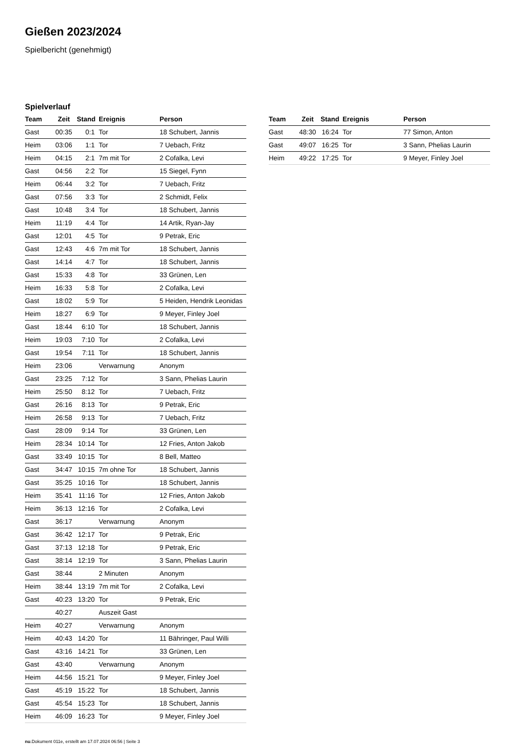Gießen 2023/2024
Spielbericht (genehmigt)
Spielverlauf
| Team | Zeit | Stand | Ereignis | Person |
| --- | --- | --- | --- | --- |
| Gast | 00:35 | 0:1 | Tor | 18 Schubert, Jannis |
| Heim | 03:06 | 1:1 | Tor | 7 Uebach, Fritz |
| Heim | 04:15 | 2:1 | 7m mit Tor | 2 Cofalka, Levi |
| Gast | 04:56 | 2:2 | Tor | 15 Siegel, Fynn |
| Heim | 06:44 | 3:2 | Tor | 7 Uebach, Fritz |
| Gast | 07:56 | 3:3 | Tor | 2 Schmidt, Felix |
| Gast | 10:48 | 3:4 | Tor | 18 Schubert, Jannis |
| Heim | 11:19 | 4:4 | Tor | 14 Artik, Ryan-Jay |
| Gast | 12:01 | 4:5 | Tor | 9 Petrak, Eric |
| Gast | 12:43 | 4:6 | 7m mit Tor | 18 Schubert, Jannis |
| Gast | 14:14 | 4:7 | Tor | 18 Schubert, Jannis |
| Gast | 15:33 | 4:8 | Tor | 33 Grünen, Len |
| Heim | 16:33 | 5:8 | Tor | 2 Cofalka, Levi |
| Gast | 18:02 | 5:9 | Tor | 5 Heiden, Hendrik Leonidas |
| Heim | 18:27 | 6:9 | Tor | 9 Meyer, Finley Joel |
| Gast | 18:44 | 6:10 | Tor | 18 Schubert, Jannis |
| Heim | 19:03 | 7:10 | Tor | 2 Cofalka, Levi |
| Gast | 19:54 | 7:11 | Tor | 18 Schubert, Jannis |
| Heim | 23:06 | | Verwarnung | Anonym |
| Gast | 23:25 | 7:12 | Tor | 3 Sann, Phelias Laurin |
| Heim | 25:50 | 8:12 | Tor | 7 Uebach, Fritz |
| Gast | 26:16 | 8:13 | Tor | 9 Petrak, Eric |
| Heim | 26:58 | 9:13 | Tor | 7 Uebach, Fritz |
| Gast | 28:09 | 9:14 | Tor | 33 Grünen, Len |
| Heim | 28:34 | 10:14 | Tor | 12 Fries, Anton Jakob |
| Gast | 33:49 | 10:15 | Tor | 8 Bell, Matteo |
| Gast | 34:47 | 10:15 | 7m ohne Tor | 18 Schubert, Jannis |
| Gast | 35:25 | 10:16 | Tor | 18 Schubert, Jannis |
| Heim | 35:41 | 11:16 | Tor | 12 Fries, Anton Jakob |
| Heim | 36:13 | 12:16 | Tor | 2 Cofalka, Levi |
| Gast | 36:17 | | Verwarnung | Anonym |
| Gast | 36:42 | 12:17 | Tor | 9 Petrak, Eric |
| Gast | 37:13 | 12:18 | Tor | 9 Petrak, Eric |
| Gast | 38:14 | 12:19 | Tor | 3 Sann, Phelias Laurin |
| Gast | 38:44 | | 2 Minuten | Anonym |
| Heim | 38:44 | 13:19 | 7m mit Tor | 2 Cofalka, Levi |
| Gast | 40:23 | 13:20 | Tor | 9 Petrak, Eric |
| | 40:27 | | Auszeit Gast | |
| Heim | 40:27 | | Verwarnung | Anonym |
| Heim | 40:43 | 14:20 | Tor | 11 Bähringer, Paul Willi |
| Gast | 43:16 | 14:21 | Tor | 33 Grünen, Len |
| Gast | 43:40 | | Verwarnung | Anonym |
| Heim | 44:56 | 15:21 | Tor | 9 Meyer, Finley Joel |
| Gast | 45:19 | 15:22 | Tor | 18 Schubert, Jannis |
| Gast | 45:54 | 15:23 | Tor | 18 Schubert, Jannis |
| Heim | 46:09 | 16:23 | Tor | 9 Meyer, Finley Joel |
| Team | Zeit | Stand | Ereignis | Person |
| --- | --- | --- | --- | --- |
| Gast | 48:30 | 16:24 | Tor | 77 Simon, Anton |
| Gast | 49:07 | 16:25 | Tor | 3 Sann, Phelias Laurin |
| Heim | 49:22 | 17:25 | Tor | 9 Meyer, Finley Joel |
nu.Dokument 011e, erstellt am 17.07.2024 06:56 | Seite 3